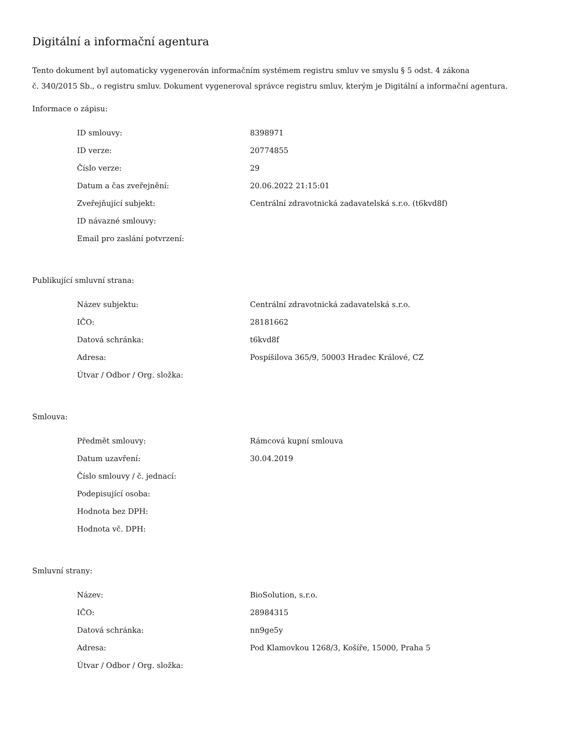Digitální a informační agentura
Tento dokument byl automaticky vygenerován informačním systémem registru smluv ve smyslu § 5 odst. 4 zákona
č. 340/2015 Sb., o registru smluv. Dokument vygeneroval správce registru smluv, kterým je Digitální a informační agentura.
Informace o zápisu:
| ID smlouvy: | 8398971 |
| ID verze: | 20774855 |
| Číslo verze: | 29 |
| Datum a čas zveřejnění: | 20.06.2022 21:15:01 |
| Zveřejňující subjekt: | Centrální zdravotnická zadavatelská s.r.o. (t6kvd8f) |
| ID návazné smlouvy: | |
| Email pro zaslání potvrzení: | |
Publikující smluvní strana:
| Název subjektu: | Centrální zdravotnická zadavatelská s.r.o. |
| IČO: | 28181662 |
| Datová schránka: | t6kvd8f |
| Adresa: | Pospíšilova 365/9, 50003 Hradec Králové, CZ |
| Útvar / Odbor / Org. složka: | |
Smlouva:
| Předmět smlouvy: | Rámcová kupní smlouva |
| Datum uzavření: | 30.04.2019 |
| Číslo smlouvy / č. jednací: | |
| Podepisující osoba: | |
| Hodnota bez DPH: | |
| Hodnota vč. DPH: | |
Smluvní strany:
| Název: | BioSolution, s.r.o. |
| IČO: | 28984315 |
| Datová schránka: | nn9ge5y |
| Adresa: | Pod Klamovkou 1268/3, Košíře, 15000, Praha 5 |
| Útvar / Odbor / Org. složka: | |